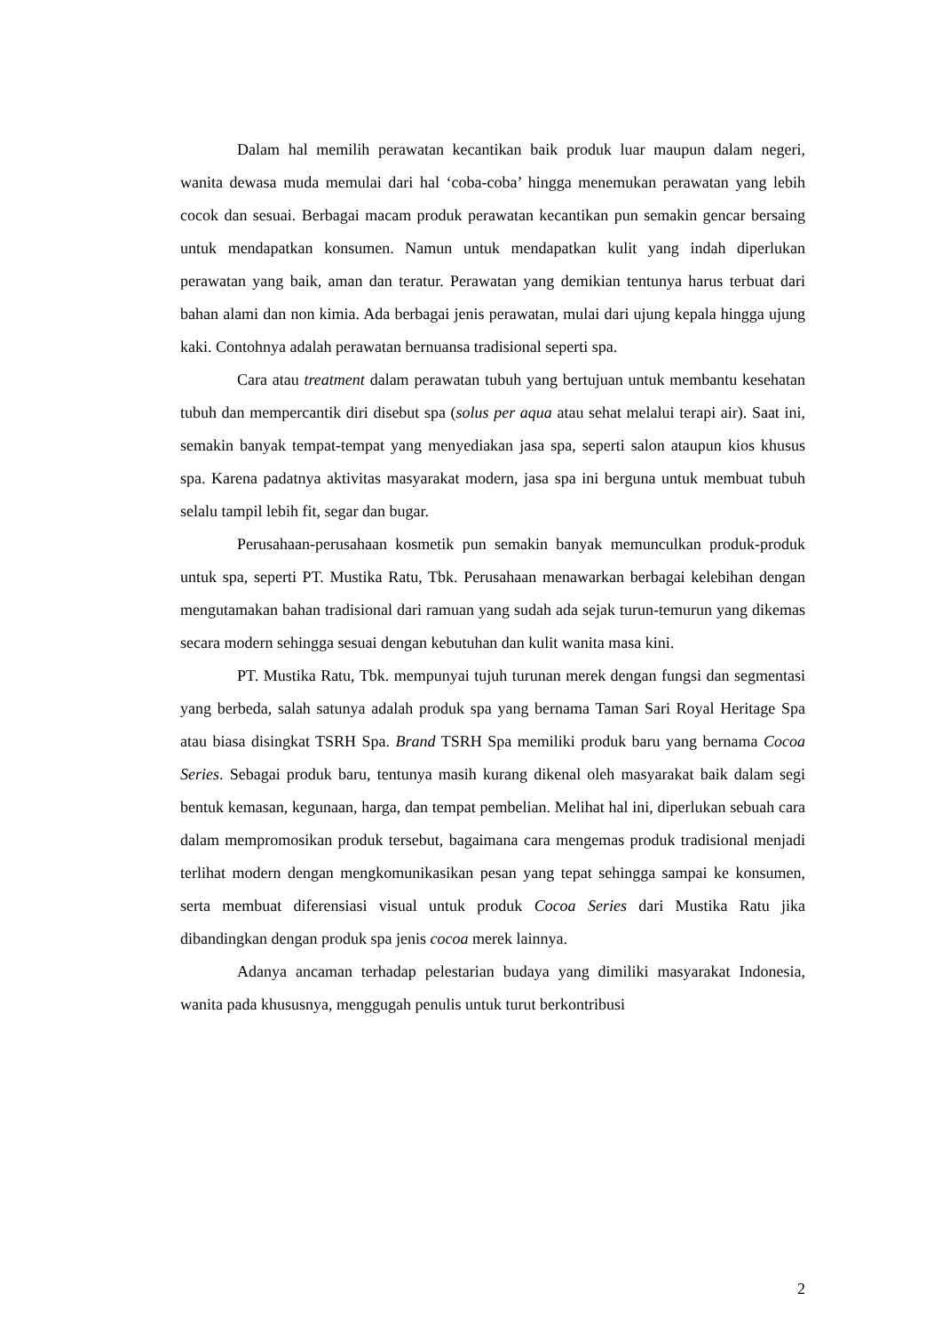Dalam hal memilih perawatan kecantikan baik produk luar maupun dalam negeri, wanita dewasa muda memulai dari hal ‘coba-coba’ hingga menemukan perawatan yang lebih cocok dan sesuai. Berbagai macam produk perawatan kecantikan pun semakin gencar bersaing untuk mendapatkan konsumen. Namun untuk mendapatkan kulit yang indah diperlukan perawatan yang baik, aman dan teratur. Perawatan yang demikian tentunya harus terbuat dari bahan alami dan non kimia. Ada berbagai jenis perawatan, mulai dari ujung kepala hingga ujung kaki. Contohnya adalah perawatan bernuansa tradisional seperti spa.
Cara atau treatment dalam perawatan tubuh yang bertujuan untuk membantu kesehatan tubuh dan mempercantik diri disebut spa (solus per aqua atau sehat melalui terapi air). Saat ini, semakin banyak tempat-tempat yang menyediakan jasa spa, seperti salon ataupun kios khusus spa. Karena padatnya aktivitas masyarakat modern, jasa spa ini berguna untuk membuat tubuh selalu tampil lebih fit, segar dan bugar.
Perusahaan-perusahaan kosmetik pun semakin banyak memunculkan produk-produk untuk spa, seperti PT. Mustika Ratu, Tbk. Perusahaan menawarkan berbagai kelebihan dengan mengutamakan bahan tradisional dari ramuan yang sudah ada sejak turun-temurun yang dikemas secara modern sehingga sesuai dengan kebutuhan dan kulit wanita masa kini.
PT. Mustika Ratu, Tbk. mempunyai tujuh turunan merek dengan fungsi dan segmentasi yang berbeda, salah satunya adalah produk spa yang bernama Taman Sari Royal Heritage Spa atau biasa disingkat TSRH Spa. Brand TSRH Spa memiliki produk baru yang bernama Cocoa Series. Sebagai produk baru, tentunya masih kurang dikenal oleh masyarakat baik dalam segi bentuk kemasan, kegunaan, harga, dan tempat pembelian. Melihat hal ini, diperlukan sebuah cara dalam mempromosikan produk tersebut, bagaimana cara mengemas produk tradisional menjadi terlihat modern dengan mengkomunikasikan pesan yang tepat sehingga sampai ke konsumen, serta membuat diferensiasi visual untuk produk Cocoa Series dari Mustika Ratu jika dibandingkan dengan produk spa jenis cocoa merek lainnya.
Adanya ancaman terhadap pelestarian budaya yang dimiliki masyarakat Indonesia, wanita pada khususnya, menggugah penulis untuk turut berkontribusi
2